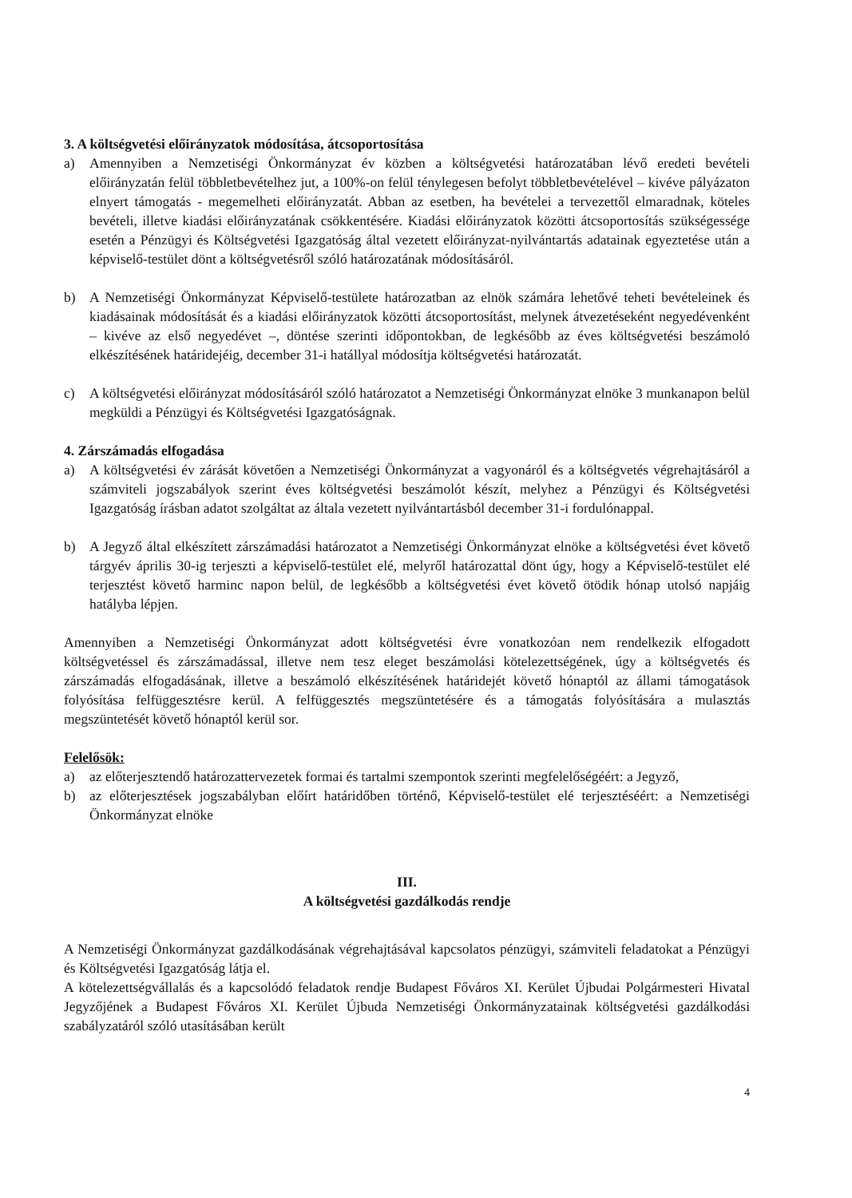3. A költségvetési előirányzatok módosítása, átcsoportosítása
a) Amennyiben a Nemzetiségi Önkormányzat év közben a költségvetési határozatában lévő eredeti bevételi előirányzatán felül többletbevételhez jut, a 100%-on felül ténylegesen befolyt többletbevételével – kivéve pályázaton elnyert támogatás - megemelheti előirányzatát. Abban az esetben, ha bevételei a tervezettől elmaradnak, köteles bevételi, illetve kiadási előirányzatának csökkentésére. Kiadási előirányzatok közötti átcsoportosítás szükségessége esetén a Pénzügyi és Költségvetési Igazgatóság által vezetett előirányzat-nyilvántartás adatainak egyeztetése után a képviselő-testület dönt a költségvetésről szóló határozatának módosításáról.
b) A Nemzetiségi Önkormányzat Képviselő-testülete határozatban az elnök számára lehetővé teheti bevételeinek és kiadásainak módosítását és a kiadási előirányzatok közötti átcsoportosítást, melynek átvezetéseként negyedévenként – kivéve az első negyedévet –, döntése szerinti időpontokban, de legkésőbb az éves költségvetési beszámoló elkészítésének határidejéig, december 31-i hatállyal módosítja költségvetési határozatát.
c) A költségvetési előirányzat módosításáról szóló határozatot a Nemzetiségi Önkormányzat elnöke 3 munkanapon belül megküldi a Pénzügyi és Költségvetési Igazgatóságnak.
4. Zárszámadás elfogadása
a) A költségvetési év zárását követően a Nemzetiségi Önkormányzat a vagyonáról és a költségvetés végrehajtásáról a számviteli jogszabályok szerint éves költségvetési beszámolót készít, melyhez a Pénzügyi és Költségvetési Igazgatóság írásban adatot szolgáltat az általa vezetett nyilvántartásból december 31-i fordulónappal.
b) A Jegyző által elkészített zárszámadási határozatot a Nemzetiségi Önkormányzat elnöke a költségvetési évet követő tárgyév április 30-ig terjeszti a képviselő-testület elé, melyről határozattal dönt úgy, hogy a Képviselő-testület elé terjesztést követő harminc napon belül, de legkésőbb a költségvetési évet követő ötödik hónap utolsó napjáig hatályba lépjen.
Amennyiben a Nemzetiségi Önkormányzat adott költségvetési évre vonatkozóan nem rendelkezik elfogadott költségvetéssel és zárszámadással, illetve nem tesz eleget beszámolási kötelezettségének, úgy a költségvetés és zárszámadás elfogadásának, illetve a beszámoló elkészítésének határidejét követő hónaptól az állami támogatások folyósítása felfüggesztésre kerül. A felfüggesztés megszüntetésére és a támogatás folyósítására a mulasztás megszüntetését követő hónaptól kerül sor.
Felelősök:
a) az előterjesztendő határozattervezetek formai és tartalmi szempontok szerinti megfelelőségéért: a Jegyző,
b) az előterjesztések jogszabályban előírt határidőben történő, Képviselő-testület elé terjesztéséért: a Nemzetiségi Önkormányzat elnöke
III.
A költségvetési gazdálkodás rendje
A Nemzetiségi Önkormányzat gazdálkodásának végrehajtásával kapcsolatos pénzügyi, számviteli feladatokat a Pénzügyi és Költségvetési Igazgatóság látja el.
A kötelezettségvállalás és a kapcsolódó feladatok rendje Budapest Főváros XI. Kerület Újbudai Polgármesteri Hivatal Jegyzőjének a Budapest Főváros XI. Kerület Újbuda Nemzetiségi Önkormányzatainak költségvetési gazdálkodási szabályzatáról szóló utasításában került
4